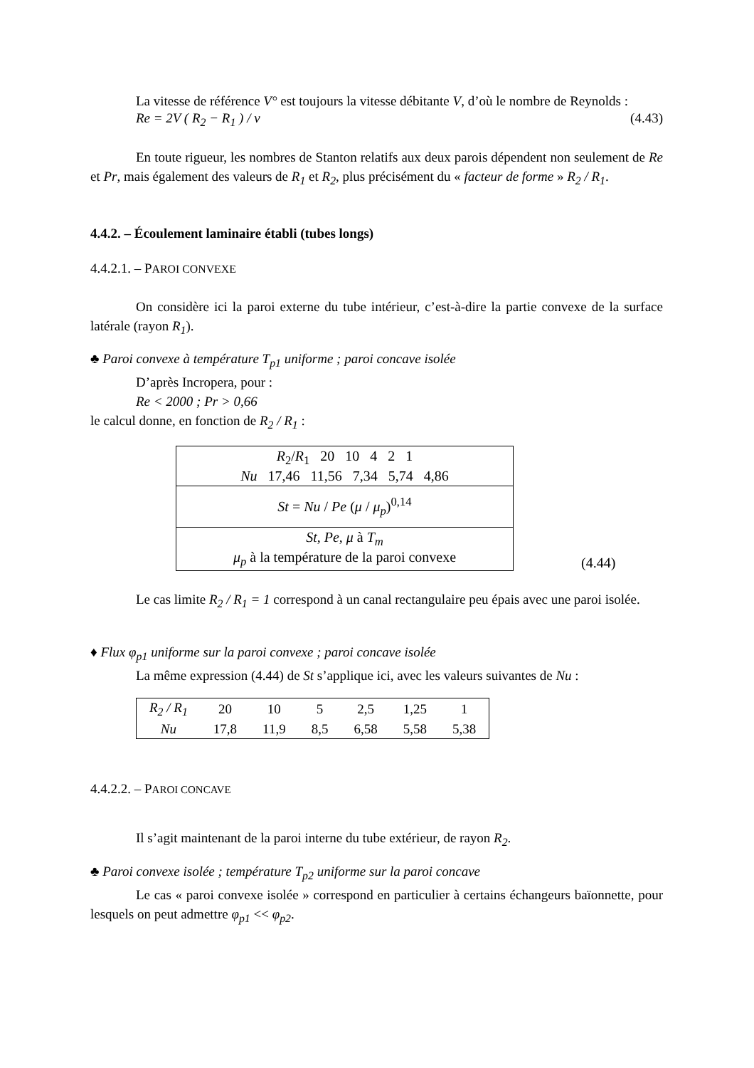La vitesse de référence V° est toujours la vitesse débitante V, d’où le nombre de Reynolds :
Re = 2V ( R<sub>2</sub> − R<sub>1</sub> ) / ν (4.43)
En toute rigueur, les nombres de Stanton relatifs aux deux parois dépendent non seulement de Re et Pr, mais également des valeurs de R<sub>1</sub> et R<sub>2</sub>, plus précisément du « facteur de forme » R<sub>2</sub> / R<sub>1</sub>.
4.4.2. – Écoulement laminaire établi (tubes longs)
4.4.2.1. – PAROI CONVEXE
On considère ici la paroi externe du tube intérieur, c’est-à-dire la partie convexe de la surface latérale (rayon R<sub>1</sub>).
♣ Paroi convexe à température T<sub>p1</sub> uniforme ; paroi concave isolée
D’après Incropera, pour :
Re < 2000 ; Pr > 0,66
le calcul donne, en fonction de R<sub>2</sub> / R<sub>1</sub> :
| R<sub>2</sub>/ R<sub>1</sub> 20 10 4 2 1 Nu 17,46 11,56 7,34 5,74 4,86 |
| St = Nu / Pe ( μ / μ<sub>p</sub> )<sup>0,14</sup> |
| St , Pe , μ à T<sub>m</sub> μ<sub>p</sub> à la température de la paroi convexe |
(4.44)
Le cas limite R<sub>2</sub> / R<sub>1</sub> = 1 correspond à un canal rectangulaire peu épais avec une paroi isolée.
♦ Flux φ<sub>p1</sub> uniforme sur la paroi convexe ; paroi concave isolée
La même expression (4.44) de St s’applique ici, avec les valeurs suivantes de Nu :
| R<sub>2</sub> / R<sub>1</sub> | 20 | 10 | 5 | 2,5 | 1,25 | 1 |
| Nu | 17,8 | 11,9 | 8,5 | 6,58 | 5,58 | 5,38 |
4.4.2.2. – PAROI CONCAVE
Il s’agit maintenant de la paroi interne du tube extérieur, de rayon R<sub>2</sub>.
♣ Paroi convexe isolée ; température T<sub>p2</sub> uniforme sur la paroi concave
Le cas « paroi convexe isolée » correspond en particulier à certains échangeurs baïonnette, pour lesquels on peut admettre φ<sub>p1</sub> << φ<sub>p2</sub>.